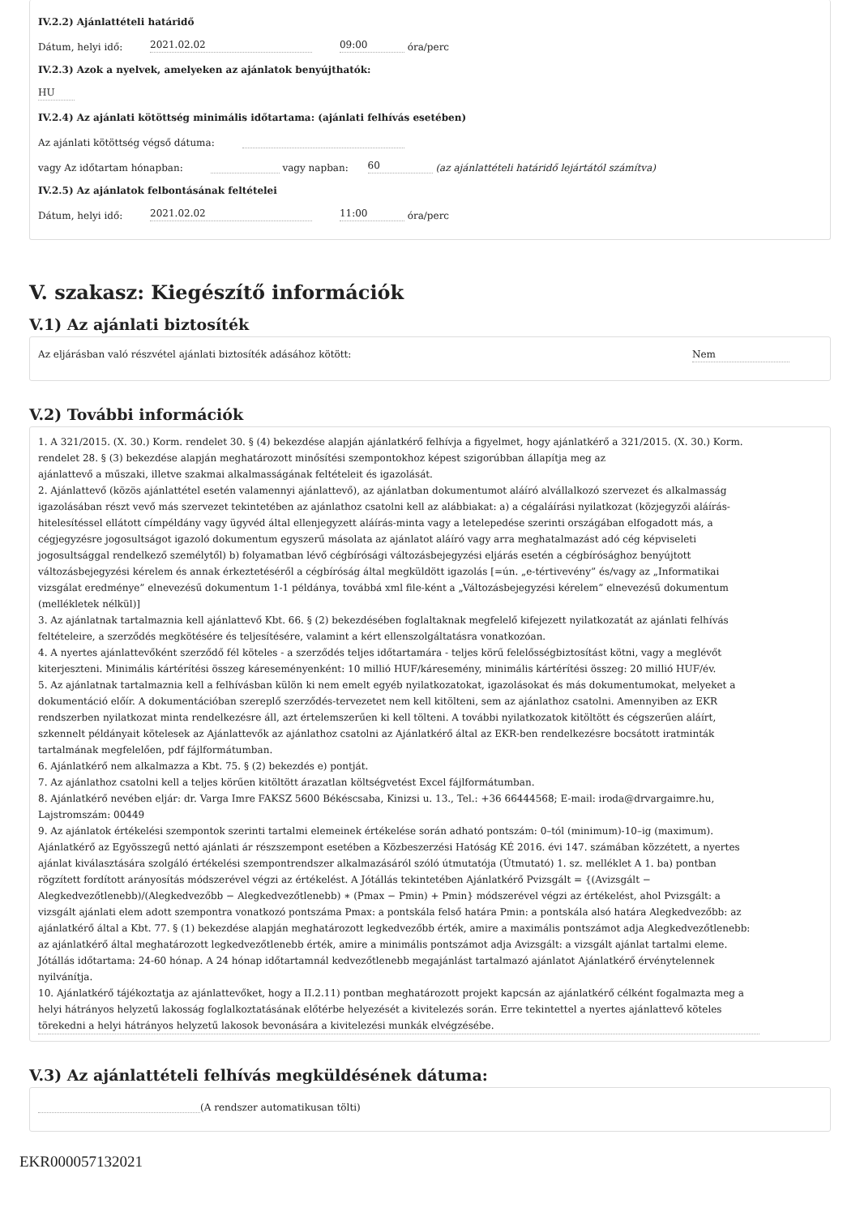IV.2.2) Ajánlattételi határidő
Dátum, helyi idő: 2021.02.02 09:00 óra/perc
IV.2.3) Azok a nyelvek, amelyeken az ajánlatok benyújthatók:
HU
IV.2.4) Az ajánlati kötöttség minimális időtartama: (ajánlati felhívás esetében)
Az ajánlati kötöttség végső dátuma:
vagy Az időtartam hónapban: vagy napban: 60 (az ajánlattételi határidő lejártától számítva)
IV.2.5) Az ajánlatok felbontásának feltételei
Dátum, helyi idő: 2021.02.02 11:00 óra/perc
V. szakasz: Kiegészítő információk
V.1) Az ajánlati biztosíték
Az eljárásban való részvétel ajánlati biztosíték adásához kötött: Nem
V.2) További információk
1. A 321/2015. (X. 30.) Korm. rendelet 30. § (4) bekezdése alapján ajánlatkérő felhívja a figyelmet, hogy ajánlatkérő a 321/2015. (X. 30.) Korm. rendelet 28. § (3) bekezdése alapján meghatározott minősítési szempontokhoz képest szigorúbban állapítja meg az
ajánlattevő a műszaki, illetve szakmai alkalmasságának feltételeit és igazolását.
2. Ajánlattevő (közös ajánlattétel esetén valamennyi ajánlattevő), az ajánlatban dokumentumot aláíró alvállalkozó szervezet és alkalmasság igazolásában részt vevő más szervezet tekintetében az ajánlathoz csatolni kell az alábbiakat: a) a cégaláírási nyilatkozat (közjegyzői aláírás-hitelesítéssel ellátott címpéldány vagy ügyvéd által ellenjegyzett aláírás-minta vagy a letelepedése szerinti országában elfogadott más, a cégjegyzésre jogosultságot igazoló dokumentum egyszerű másolata az ajánlatot aláíró vagy arra meghatalmazást adó cég képviseleti jogosultsággal rendelkező személytől) b) folyamatban lévő cégbírósági változásbejegyzési eljárás esetén a cégbírósághoz benyújtott változásbejegyzési kérelem és annak érkeztetéséről a cégbíróság által megküldött igazolás [=ún. „e-tértivevény” és/vagy az „Informatikai vizsgálat eredménye” elnevezésű dokumentum 1-1 példánya, továbbá xml file-ként a „Változásbejegyzési kérelem” elnevezésű dokumentum (mellékletek nélkül)]
3. Az ajánlatnak tartalmaznia kell ajánlattevő Kbt. 66. § (2) bekezdésében foglaltaknak megfelelő kifejezett nyilatkozatát az ajánlati felhívás feltételeire, a szerződés megkötésére és teljesítésére, valamint a kért ellenszolgáltatásra vonatkozóan.
4. A nyertes ajánlattevőként szerződő fél köteles - a szerződés teljes időtartamára - teljes körű felelősségbiztosítást kötni, vagy a meglévőt kiterjeszteni. Minimális kártérítési összeg káreseményenként: 10 millió HUF/kárese­mény, minimális kártérítési összeg: 20 millió HUF/év.
5. Az ajánlatnak tartalmaznia kell a felhívásban külön ki nem emelt egyéb nyilatkozatokat, igazolásokat és más dokumentumokat, melyeket a dokumentáció előír. A dokumentációban szereplő szerződés-tervezetet nem kell kitölteni, sem az ajánlathoz csatolni. Amennyiben az EKR rendszerben nyilatkozat minta rendelkezésre áll, azt értelemszerűen ki kell tölteni. A további nyilatkozatok kitöltött és cégszerűen aláírt, szkennelt példányait kötelesek az Ajánlattevők az ajánlathoz csatolni az Ajánlatkérő által az EKR-ben rendelkezésre bocsátott iratminták tartalmának megfelelően, pdf fájlformátumban.
6. Ajánlatkérő nem alkalmazza a Kbt. 75. § (2) bekezdés e) pontját.
7. Az ajánlathoz csatolni kell a teljes körűen kitöltött árazatlan költségvetést Excel fájlformátumban.
8. Ajánlatkérő nevében eljár: dr. Varga Imre FAKSZ 5600 Békéscsaba, Kinizsi u. 13., Tel.: +36 66444568; E-mail: iroda@drvargaimre.hu, Lajstromszám: 00449
9. Az ajánlatok értékelési szempontok szerinti tartalmi elemeinek értékelése során adható pontszám: 0–tól (minimum)-10–ig (maximum). Ajánlatkérő az Egyösszegű nettó ajánlati ár részszempont esetében a Közbeszerzési Hatóság KÉ 2016. évi 147. számában közzétett, a nyertes ajánlat kiválasztására szolgáló értékelési szempontrendszer alkalmazásáról szóló útmutatója (Útmutató) 1. sz. melléklet A 1. ba) pontban rögzített fordított arányosítás módszerével végzi az értékelést. A Jótállás tekintetében Ajánlatkérő Pvizsgált = {(Avizsgált − Alegkedvezőtlenebb)/(Alegkedvezőbb − Alegkedvezőtlenebb) ∗ (Pmax − Pmin) + Pmin} módszerével végzi az értékelést, ahol Pvizsgált: a vizsgált ajánlati elem adott szempontra vonatkozó pontszáma Pmax: a pontskála felső határa Pmin: a pontskála alsó határa Alegkedvezőbb: az ajánlatkérő által a Kbt. 77. § (1) bekezdése alapján meghatározott legkedvezőbb érték, amire a maximális pontszámot adja Alegkedvezőtlenebb: az ajánlatkérő által meghatározott legkedvezőtlenebb érték, amire a minimális pontszámot adja Avizsgált: a vizsgált ajánlat tartalmi eleme. Jótállás időtartama: 24-60 hónap. A 24 hónap időtartamnál kedvezőtlenebb megajánlást tartalmazó ajánlatot Ajánlatkérő érvénytelennek nyilvánítja.
10. Ajánlatkérő tájékoztatja az ajánlattevőket, hogy a II.2.11) pontban meghatározott projekt kapcsán az ajánlatkérő célként fogalmazta meg a helyi hátrányos helyzetű lakosság foglalkoztatásának előtérbe helyezését a kivitelezés során. Erre tekintettel a nyertes ajánlattevő köteles törekedni a helyi hátrányos helyzetű lakosok bevonására a kivitelezési munkák elvégzésébe.
V.3) Az ajánlattételi felhívás megküldésének dátuma:
(A rendszer automatikusan tölti)
EKR000057132021